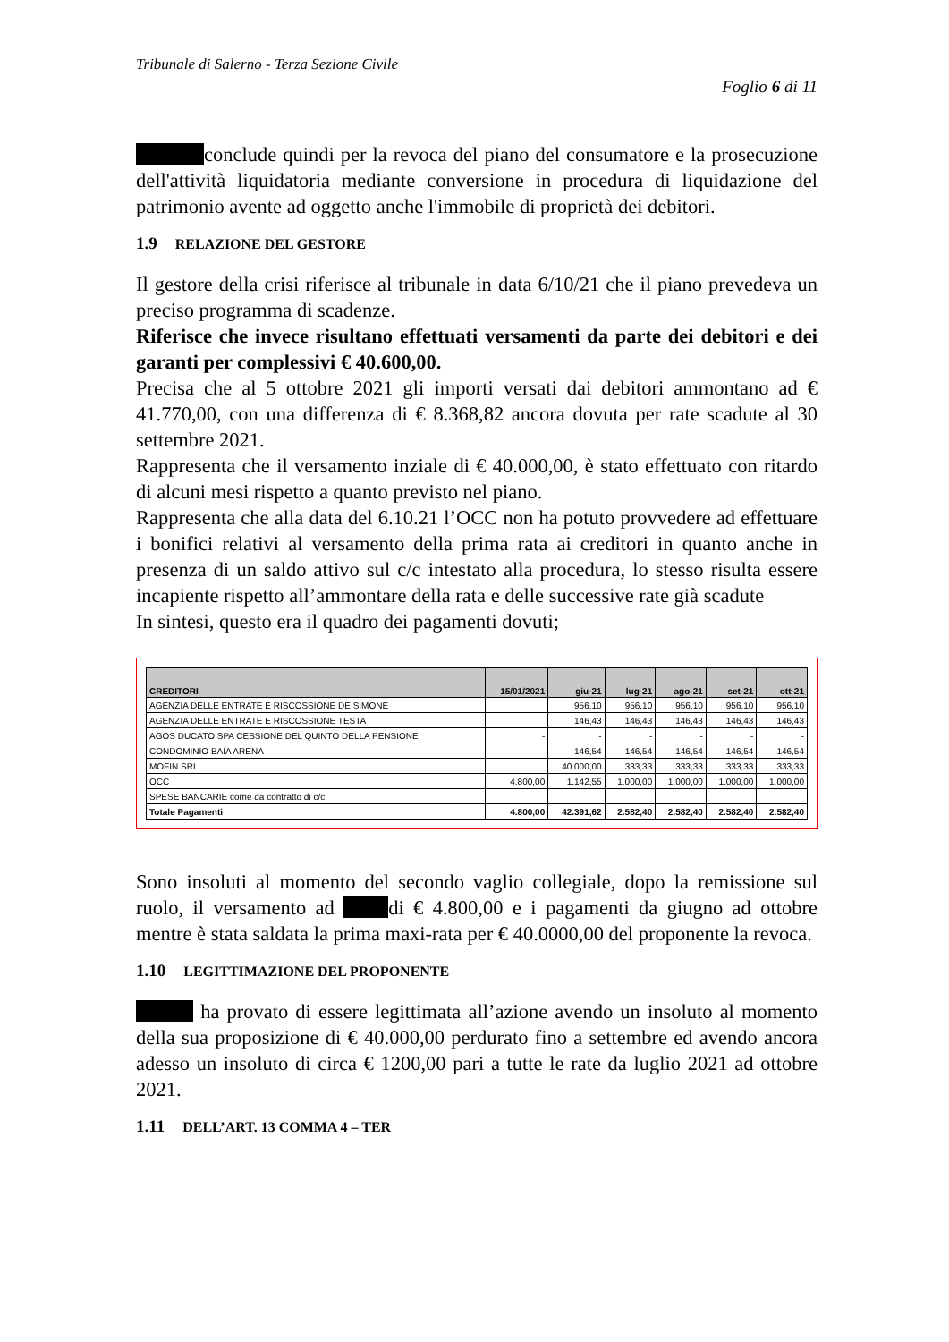Tribunale di Salerno - Terza Sezione Civile
Foglio 6 di 11
conclude quindi per la revoca del piano del consumatore e la prosecuzione dell'attività liquidatoria mediante conversione in procedura di liquidazione del patrimonio avente ad oggetto anche l'immobile di proprietà dei debitori.
1.9 RELAZIONE DEL GESTORE
Il gestore della crisi riferisce al tribunale in data 6/10/21 che il piano prevedeva un preciso programma di scadenze.
Riferisce che invece risultano effettuati versamenti da parte dei debitori e dei garanti per complessivi € 40.600,00.
Precisa che al 5 ottobre 2021 gli importi versati dai debitori ammontano ad € 41.770,00, con una differenza di € 8.368,82 ancora dovuta per rate scadute al 30 settembre 2021.
Rappresenta che il versamento inziale di € 40.000,00, è stato effettuato con ritardo di alcuni mesi rispetto a quanto previsto nel piano.
Rappresenta che alla data del 6.10.21 l’OCC non ha potuto provvedere ad effettuare i bonifici relativi al versamento della prima rata ai creditori in quanto anche in presenza di un saldo attivo sul c/c intestato alla procedura, lo stesso risulta essere incapiente rispetto all’ammontare della rata e delle successive rate già scadute
In sintesi, questo era il quadro dei pagamenti dovuti;
| CREDITORI | 15/01/2021 | giu-21 | lug-21 | ago-21 | set-21 | ott-21 |
| --- | --- | --- | --- | --- | --- | --- |
| AGENZIA DELLE ENTRATE E RISCOSSIONE DE SIMONE | | 956,10 | 956,10 | 956,10 | 956,10 | 956,10 |
| AGENZIA DELLE ENTRATE E RISCOSSIONE TESTA | | 146,43 | 146,43 | 146,43 | 146,43 | 146,43 |
| AGOS DUCATO SPA CESSIONE DEL QUINTO DELLA PENSIONE | - | - | - | - | - | - |
| CONDOMINIO BAIA ARENA | | 146,54 | 146,54 | 146,54 | 146,54 | 146,54 |
| MOFIN SRL | | 40.000,00 | 333,33 | 333,33 | 333,33 | 333,33 |
| OCC | 4.800,00 | 1.142,55 | 1.000,00 | 1.000,00 | 1.000,00 | 1.000,00 |
| SPESE BANCARIE come da contratto di c/c | | | | | | |
| Totale Pagamenti | 4.800,00 | 42.391,62 | 2.582,40 | 2.582,40 | 2.582,40 | 2.582,40 |
Sono insoluti al momento del secondo vaglio collegiale, dopo la remissione sul ruolo, il versamento ad di € 4.800,00 e i pagamenti da giugno ad ottobre mentre è stata saldata la prima maxi-rata per € 40.0000,00 del proponente la revoca.
1.10 LEGITTIMAZIONE DEL PROPONENTE
ha provato di essere legittimata all’azione avendo un insoluto al momento della sua proposizione di € 40.000,00 perdurato fino a settembre ed avendo ancora adesso un insoluto di circa € 1200,00 pari a tutte le rate da luglio 2021 ad ottobre 2021.
1.11 DELL’ART. 13 COMMA 4 – TER